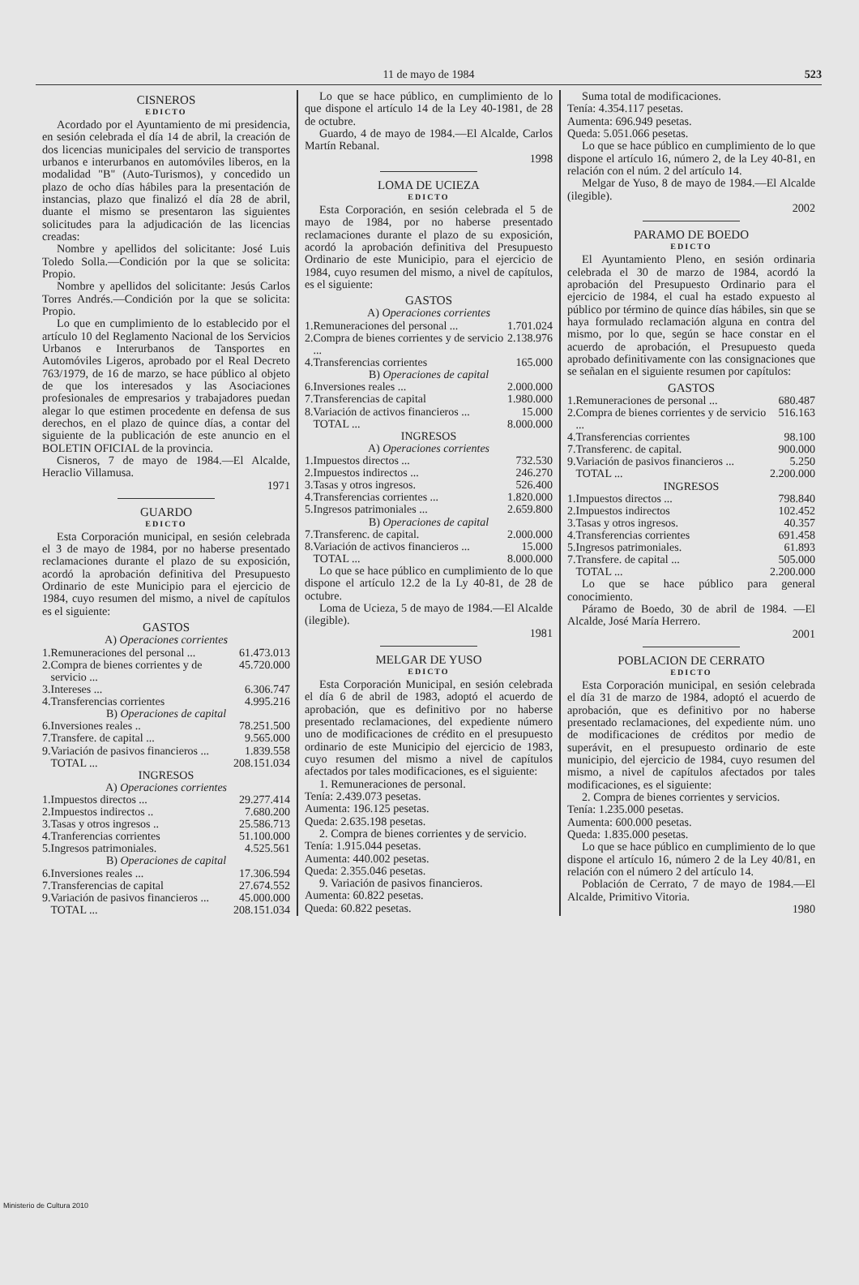11 de mayo de 1984
523
CISNEROS
EDICTO
Acordado por el Ayuntamiento de mi presidencia, en sesión celebrada el día 14 de abril, la creación de dos licencias municipales del servicio de transportes urbanos e interurbanos en automóviles liberos, en la modalidad "B" (Auto-Turismos), y concedido un plazo de ocho días hábiles para la presentación de instancias, plazo que finalizó el día 28 de abril, duante el mismo se presentaron las siguientes solicitudes para la adjudicación de las licencias creadas:
Nombre y apellidos del solicitante: José Luis Toledo Solla.—Condición por la que se solicita: Propio.
Nombre y apellidos del solicitante: Jesús Carlos Torres Andrés.—Condición por la que se solicita: Propio.
Lo que en cumplimiento de lo establecido por el artículo 10 del Reglamento Nacional de los Servicios Urbanos e Interurbanos de Tansportes en Automóviles Ligeros, aprobado por el Real Decreto 763/1979, de 16 de marzo, se hace público al objeto de que los interesados y las Asociaciones profesionales de empresarios y trabajadores puedan alegar lo que estimen procedente en defensa de sus derechos, en el plazo de quince días, a contar del siguiente de la publicación de este anuncio en el BOLETIN OFICIAL de la provincia.
Cisneros, 7 de mayo de 1984.—El Alcalde, Heraclio Villamusa.
1971
GUARDO
EDICTO
Esta Corporación municipal, en sesión celebrada el 3 de mayo de 1984, por no haberse presentado reclamaciones durante el plazo de su exposición, acordó la aprobación definitiva del Presupuesto Ordinario de este Municipio para el ejercicio de 1984, cuyo resumen del mismo, a nivel de capítulos es el siguiente:
GASTOS
A) Operaciones corrientes
| 1. | Remuneraciones del personal ... | 61.473.013 |
| 2. | Compra de bienes corrientes y de servicio ... | 45.720.000 |
| 3. | Intereses ... | 6.306.747 |
| 4. | Transferencias corrientes | 4.995.216 |
| B) Operaciones de capital | | |
| 6. | Inversiones reales .. | 78.251.500 |
| 7. | Transfere. de capital ... | 9.565.000 |
| 9. | Variación de pasivos financieros ... | 1.839.558 |
| | TOTAL ... | 208.151.034 |
| INGRESOS | | |
| A) Operaciones corrientes | | |
| 1. | Impuestos directos ... | 29.277.414 |
| 2. | Impuestos indirectos .. | 7.680.200 |
| 3. | Tasas y otros ingresos .. | 25.586.713 |
| 4. | Tranferencias corrientes | 51.100.000 |
| 5. | Ingresos patrimoniales. | 4.525.561 |
| B) Operaciones de capital | | |
| 6. | Inversiones reales ... | 17.306.594 |
| 7. | Transferencias de capital | 27.674.552 |
| 9. | Variación de pasivos financieros ... | 45.000.000 |
| | TOTAL ... | 208.151.034 |
Lo que se hace público, en cumplimiento de lo que dispone el artículo 14 de la Ley 40-1981, de 28 de octubre.
Guardo, 4 de mayo de 1984.—El Alcalde, Carlos Martín Rebanal.
1998
LOMA DE UCIEZA
EDICTO
Esta Corporación, en sesión celebrada el 5 de mayo de 1984, por no haberse presentado reclamaciones durante el plazo de su exposición, acordó la aprobación definitiva del Presupuesto Ordinario de este Municipio, para el ejercicio de 1984, cuyo resumen del mismo, a nivel de capítulos, es el siguiente:
GASTOS
A) Operaciones corrientes
| 1. | Remuneraciones del personal ... | 1.701.024 |
| 2. | Compra de bienes corrientes y de servicio ... | 2.138.976 |
| 4. | Transferencias corrientes | 165.000 |
| B) Operaciones de capital | | |
| 6. | Inversiones reales ... | 2.000.000 |
| 7. | Transferencias de capital | 1.980.000 |
| 8. | Variación de activos financieros ... | 15.000 |
| | TOTAL ... | 8.000.000 |
| INGRESOS | | |
| A) Operaciones corrientes | | |
| 1. | Impuestos directos ... | 732.530 |
| 2. | Impuestos indirectos ... | 246.270 |
| 3. | Tasas y otros ingresos. | 526.400 |
| 4. | Transferencias corrientes ... | 1.820.000 |
| 5. | Ingresos patrimoniales ... | 2.659.800 |
| B) Operaciones de capital | | |
| 7. | Transferenc. de capital. | 2.000.000 |
| 8. | Variación de activos financieros ... | 15.000 |
| | TOTAL ... | 8.000.000 |
Lo que se hace público en cumplimiento de lo que dispone el artículo 12.2 de la Ly 40-81, de 28 de octubre.
Loma de Ucieza, 5 de mayo de 1984.—El Alcalde (ilegible).
1981
MELGAR DE YUSO
EDICTO
Esta Corporación Municipal, en sesión celebrada el día 6 de abril de 1983, adoptó el acuerdo de aprobación, que es definitivo por no haberse presentado reclamaciones, del expediente número uno de modificaciones de crédito en el presupuesto ordinario de este Municipio del ejercicio de 1983, cuyo resumen del mismo a nivel de capítulos afectados por tales modificaciones, es el siguiente:
1. Remuneraciones de personal.
Tenía: 2.439.073 pesetas.
Aumenta: 196.125 pesetas.
Queda: 2.635.198 pesetas.
2. Compra de bienes corrientes y de servicio.
Tenía: 1.915.044 pesetas.
Aumenta: 440.002 pesetas.
Queda: 2.355.046 pesetas.
9. Variación de pasivos financieros.
Aumenta: 60.822 pesetas.
Queda: 60.822 pesetas.
Suma total de modificaciones.
Tenía: 4.354.117 pesetas.
Aumenta: 696.949 pesetas.
Queda: 5.051.066 pesetas.
Lo que se hace público en cumplimiento de lo que dispone el artículo 16, número 2, de la Ley 40-81, en relación con el núm. 2 del artículo 14.
Melgar de Yuso, 8 de mayo de 1984.—El Alcalde (ilegible).
2002
PARAMO DE BOEDO
EDICTO
El Ayuntamiento Pleno, en sesión ordinaria celebrada el 30 de marzo de 1984, acordó la aprobación del Presupuesto Ordinario para el ejercicio de 1984, el cual ha estado expuesto al público por término de quince días hábiles, sin que se haya formulado reclamación alguna en contra del mismo, por lo que, según se hace constar en el acuerdo de aprobación, el Presupuesto queda aprobado definitivamente con las consignaciones que se señalan en el siguiente resumen por capítulos:
GASTOS
| 1. | Remuneraciones de personal ... | 680.487 |
| 2. | Compra de bienes corrientes y de servicio ... | 516.163 |
| 4. | Transferencias corrientes | 98.100 |
| 7. | Transferenc. de capital. | 900.000 |
| 9. | Variación de pasivos financieros ... | 5.250 |
| | TOTAL ... | 2.200.000 |
| INGRESOS | | |
| 1. | Impuestos directos ... | 798.840 |
| 2. | Impuestos indirectos | 102.452 |
| 3. | Tasas y otros ingresos. | 40.357 |
| 4. | Transferencias corrientes | 691.458 |
| 5. | Ingresos patrimoniales. | 61.893 |
| 7. | Transfere. de capital ... | 505.000 |
| | TOTAL ... | 2.200.000 |
Lo que se hace público para general conocimiento.
Páramo de Boedo, 30 de abril de 1984. —El Alcalde, José María Herrero.
2001
POBLACION DE CERRATO
EDICTO
Esta Corporación municipal, en sesión celebrada el día 31 de marzo de 1984, adoptó el acuerdo de aprobación, que es definitivo por no haberse presentado reclamaciones, del expediente núm. uno de modificaciones de créditos por medio de superávit, en el presupuesto ordinario de este municipio, del ejercicio de 1984, cuyo resumen del mismo, a nivel de capítulos afectados por tales modificaciones, es el siguiente:
2. Compra de bienes corrientes y servicios.
Tenía: 1.235.000 pesetas.
Aumenta: 600.000 pesetas.
Queda: 1.835.000 pesetas.
Lo que se hace público en cumplimiento de lo que dispone el artículo 16, número 2 de la Ley 40/81, en relación con el número 2 del artículo 14.
Población de Cerrato, 7 de mayo de 1984.—El Alcalde, Primitivo Vitoria.
1980
Ministerio de Cultura 2010